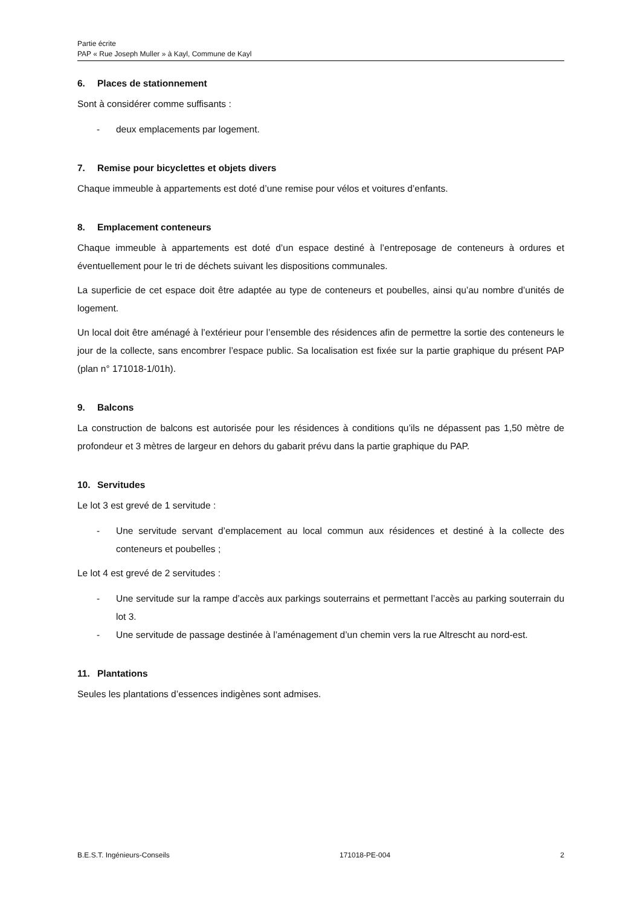Partie écrite
PAP « Rue Joseph Muller » à Kayl, Commune de Kayl
6. Places de stationnement
Sont à considérer comme suffisants :
- deux emplacements par logement.
7. Remise pour bicyclettes et objets divers
Chaque immeuble à appartements est doté d’une remise pour vélos et voitures d’enfants.
8. Emplacement conteneurs
Chaque immeuble à appartements est doté d’un espace destiné à l’entreposage de conteneurs à ordures et éventuellement pour le tri de déchets suivant les dispositions communales.
La superficie de cet espace doit être adaptée au type de conteneurs et poubelles, ainsi qu’au nombre d’unités de logement.
Un local doit être aménagé à l’extérieur pour l’ensemble des résidences afin de permettre la sortie des conteneurs le jour de la collecte, sans encombrer l’espace public. Sa localisation est fixée sur la partie graphique du présent PAP (plan n° 171018-1/01h).
9. Balcons
La construction de balcons est autorisée pour les résidences à conditions qu’ils ne dépassent pas 1,50 mètre de profondeur et 3 mètres de largeur en dehors du gabarit prévu dans la partie graphique du PAP.
10. Servitudes
Le lot 3 est grevé de 1 servitude :
- Une servitude servant d’emplacement au local commun aux résidences et destiné à la collecte des conteneurs et poubelles ;
Le lot 4 est grevé de 2 servitudes :
- Une servitude sur la rampe d’accès aux parkings souterrains et permettant l’accès au parking souterrain du lot 3.
- Une servitude de passage destinée à l’aménagement d’un chemin vers la rue Altrescht au nord-est.
11. Plantations
Seules les plantations d’essences indigènes sont admises.
B.E.S.T. Ingénieurs-Conseils 171018-PE-004 2